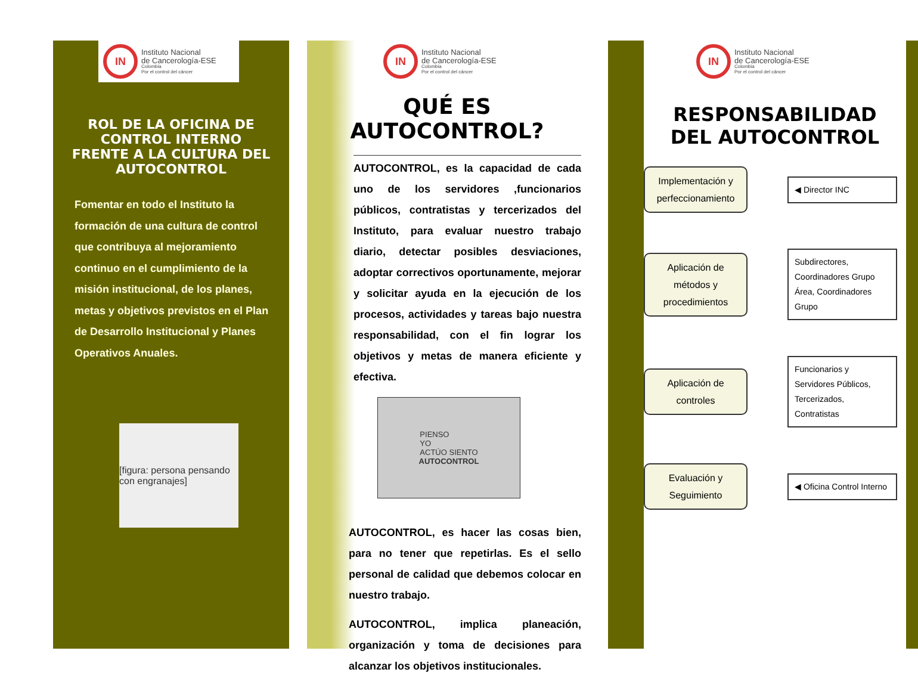IN
Instituto Nacional
de Cancerología-ESE
Colombia
Por el control del cáncer
ROL DE LA OFICINA DE CONTROL INTERNO FRENTE A LA CULTURA DEL AUTOCONTROL
Fomentar en todo el Instituto la formación de una cultura de control que contribuya al mejoramiento continuo en el cumplimiento de la misión institucional, de los planes, metas y objetivos previstos en el Plan de Desarrollo Institucional y Planes Operativos Anuales.
[figura: persona pensando con engranajes]
IN
Instituto Nacional
de Cancerología-ESE
Colombia
Por el control del cáncer
QUÉ ES
AUTOCONTROL?
AUTOCONTROL, es la capacidad de cada uno de los servidores ,funcionarios públicos, contratistas y tercerizados del Instituto, para evaluar nuestro trabajo diario, detectar posibles desviaciones, adoptar correctivos oportunamente, mejorar y solicitar ayuda en la ejecución de los procesos, actividades y tareas bajo nuestra responsabilidad, con el fin lograr los objetivos y metas de manera eficiente y efectiva.
PIENSO
YO
ACTÚO SIENTO
AUTOCONTROL
AUTOCONTROL, es hacer las cosas bien, para no tener que repetirlas. Es el sello personal de calidad que debemos colocar en nuestro trabajo.
AUTOCONTROL, implica planeación, organización y toma de decisiones para alcanzar los objetivos institucionales.
IN
Instituto Nacional
de Cancerología-ESE
Colombia
Por el control del cáncer
RESPONSABILIDAD
DEL AUTOCONTROL
Implementación y perfeccionamiento
◀ Director INC
Aplicación de métodos y procedimientos
Subdirectores, Coordinadores Grupo Área, Coordinadores Grupo
Aplicación de controles
Funcionarios y Servidores Públicos, Tercerizados, Contratistas
Evaluación y Seguimiento
◀ Oficina Control Interno